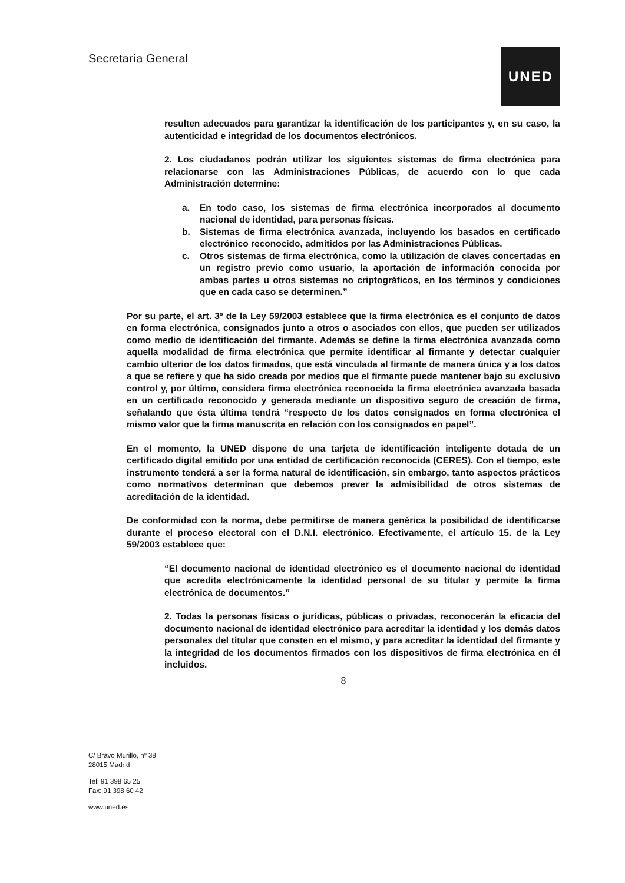Secretaría General
UNED
resulten adecuados para garantizar la identificación de los participantes y, en su caso, la autenticidad e integridad de los documentos electrónicos.
2. Los ciudadanos podrán utilizar los siguientes sistemas de firma electrónica para relacionarse con las Administraciones Públicas, de acuerdo con lo que cada Administración determine:
a. En todo caso, los sistemas de firma electrónica incorporados al documento nacional de identidad, para personas físicas.
b. Sistemas de firma electrónica avanzada, incluyendo los basados en certificado electrónico reconocido, admitidos por las Administraciones Públicas.
c. Otros sistemas de firma electrónica, como la utilización de claves concertadas en un registro previo como usuario, la aportación de información conocida por ambas partes u otros sistemas no criptográficos, en los términos y condiciones que en cada caso se determinen.”
Por su parte, el art. 3º de la Ley 59/2003 establece que la firma electrónica es el conjunto de datos en forma electrónica, consignados junto a otros o asociados con ellos, que pueden ser utilizados como medio de identificación del firmante. Además se define la firma electrónica avanzada como aquella modalidad de firma electrónica que permite identificar al firmante y detectar cualquier cambio ulterior de los datos firmados, que está vinculada al firmante de manera única y a los datos a que se refiere y que ha sido creada por medios que el firmante puede mantener bajo su exclusivo control y, por último, considera firma electrónica reconocida la firma electrónica avanzada basada en un certificado reconocido y generada mediante un dispositivo seguro de creación de firma, señalando que ésta última tendrá “respecto de los datos consignados en forma electrónica el mismo valor que la firma manuscrita en relación con los consignados en papel”.
En el momento, la UNED dispone de una tarjeta de identificación inteligente dotada de un certificado digital emitido por una entidad de certificación reconocida (CERES). Con el tiempo, este instrumento tenderá a ser la forma natural de identificación, sin embargo, tanto aspectos prácticos como normativos determinan que debemos prever la admisibilidad de otros sistemas de acreditación de la identidad.
De conformidad con la norma, debe permitirse de manera genérica la posibilidad de identificarse durante el proceso electoral con el D.N.I. electrónico. Efectivamente, el artículo 15. de la Ley 59/2003 establece que:
“El documento nacional de identidad electrónico es el documento nacional de identidad que acredita electrónicamente la identidad personal de su titular y permite la firma electrónica de documentos.”
2. Todas la personas físicas o jurídicas, públicas o privadas, reconocerán la eficacia del documento nacional de identidad electrónico para acreditar la identidad y los demás datos personales del titular que consten en el mismo, y para acreditar la identidad del firmante y la integridad de los documentos firmados con los dispositivos de firma electrónica en él incluidos.
8
C/ Bravo Murillo, nº 38
28015 Madrid
Tel: 91 398 65 25
Fax: 91 398 60 42
www.uned.es